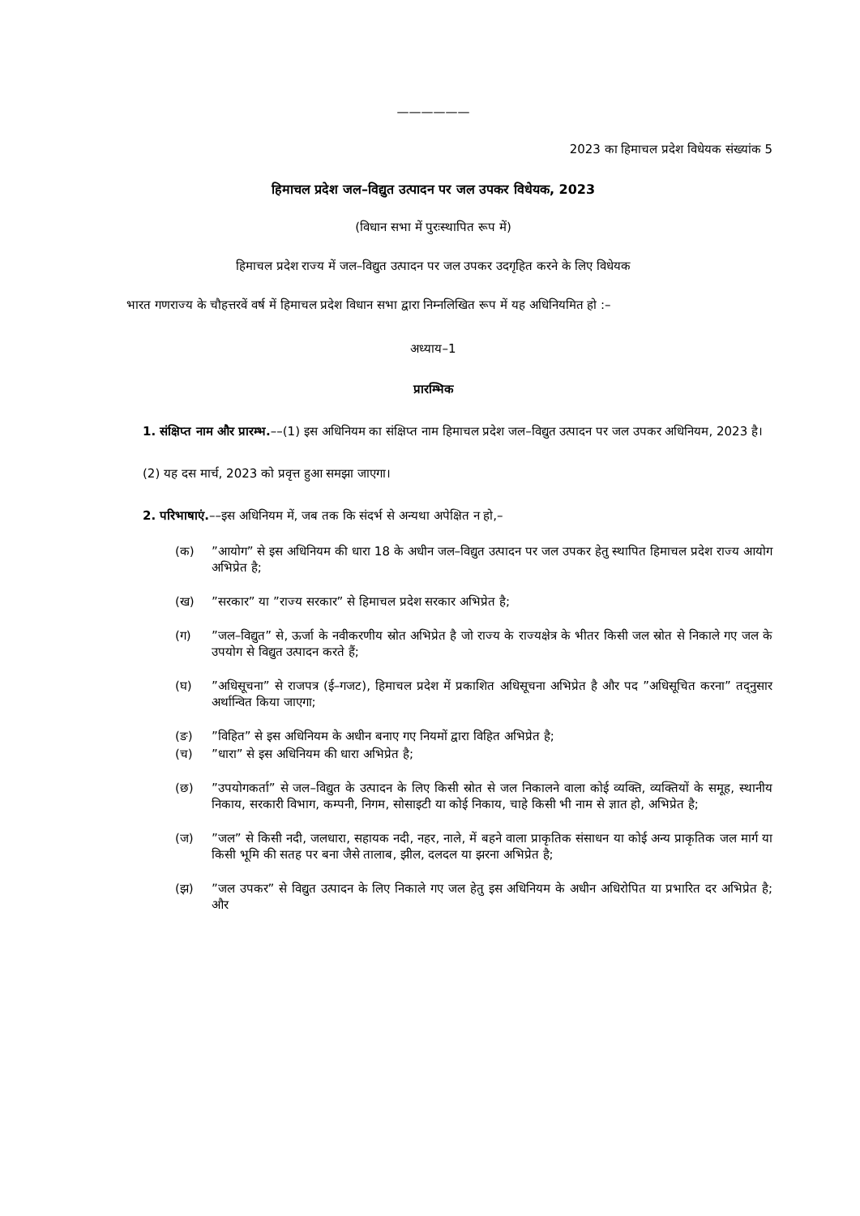——————
2023 का हिमाचल प्रदेश विधेयक संख्यांक 5
हिमाचल प्रदेश जल–विद्युत उत्पादन पर जल उपकर विधेयक, 2023
(विधान सभा में पुरःस्थापित रूप में)
हिमाचल प्रदेश राज्य में जल–विद्युत उत्पादन पर जल उपकर उदगृहित करने के लिए विधेयक
भारत गणराज्य के चौहत्तरवें वर्ष में हिमाचल प्रदेश विधान सभा द्वारा निम्नलिखित रूप में यह अधिनियमित हो :–
अध्याय–1
प्रारम्भिक
1. संक्षिप्त नाम और प्रारम्भ.––(1) इस अधिनियम का संक्षिप्त नाम हिमाचल प्रदेश जल–विद्युत उत्पादन पर जल उपकर अधिनियम, 2023 है।
(2) यह दस मार्च, 2023 को प्रवृत्त हुआ समझा जाएगा।
2. परिभाषाएं.––इस अधिनियम में, जब तक कि संदर्भ से अन्यथा अपेक्षित न हो,–
(क)”आयोग” से इस अधिनियम की धारा 18 के अधीन जल–विद्युत उत्पादन पर जल उपकर हेतु स्थापित हिमाचल प्रदेश राज्य आयोग अभिप्रेत है;
(ख)”सरकार” या ”राज्य सरकार” से हिमाचल प्रदेश सरकार अभिप्रेत है;
(ग)”जल–विद्युत” से, ऊर्जा के नवीकरणीय स्रोत अभिप्रेत है जो राज्य के राज्यक्षेत्र के भीतर किसी जल स्रोत से निकाले गए जल के उपयोग से विद्युत उत्पादन करते हैं;
(घ)”अधिसूचना” से राजपत्र (ई–गजट), हिमाचल प्रदेश में प्रकाशित अधिसूचना अभिप्रेत है और पद ”अधिसूचित करना” तद्‌नुसार अर्थान्वित किया जाएगा;
(ङ)”विहित” से इस अधिनियम के अधीन बनाए गए नियमों द्वारा विहित अभिप्रेत है;
(च)”धारा” से इस अधिनियम की धारा अभिप्रेत है;
(छ)”उपयोगकर्ता” से जल–विद्युत के उत्पादन के लिए किसी स्रोत से जल निकालने वाला कोई व्यक्ति, व्यक्तियों के समूह, स्थानीय निकाय, सरकारी विभाग, कम्पनी, निगम, सोसाइटी या कोई निकाय, चाहे किसी भी नाम से ज्ञात हो, अभिप्रेत है;
(ज)”जल” से किसी नदी, जलधारा, सहायक नदी, नहर, नाले, में बहने वाला प्राकृतिक संसाधन या कोई अन्य प्राकृतिक जल मार्ग या किसी भूमि की सतह पर बना जैसे तालाब, झील, दलदल या झरना अभिप्रेत है;
(झ)”जल उपकर” से विद्युत उत्पादन के लिए निकाले गए जल हेतु इस अधिनियम के अधीन अधिरोपित या प्रभारित दर अभिप्रेत है; और